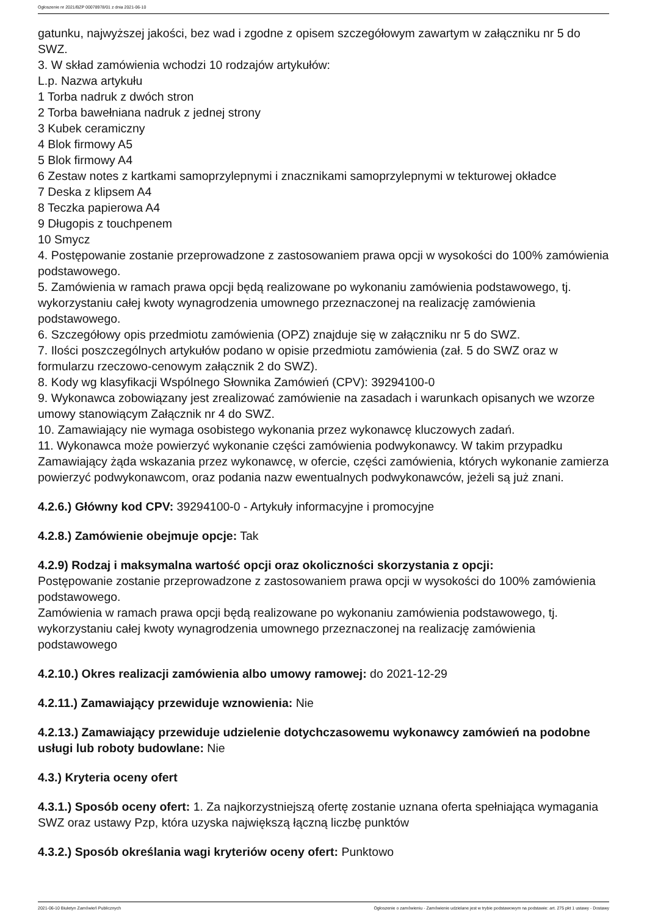Ogłoszenie nr 2021/BZP 00078978/01 z dnia 2021-06-10
gatunku, najwyższej jakości, bez wad i zgodne z opisem szczegółowym zawartym w załączniku nr 5 do SWZ.
3. W skład zamówienia wchodzi 10 rodzajów artykułów:
L.p. Nazwa artykułu
1 Torba nadruk z dwóch stron
2 Torba bawełniana nadruk z jednej strony
3 Kubek ceramiczny
4 Blok firmowy A5
5 Blok firmowy A4
6 Zestaw notes z kartkami samoprzylepnymi i znacznikami samoprzylepnymi w tekturowej okładce
7 Deska z klipsem A4
8 Teczka papierowa A4
9 Długopis z touchpenem
10 Smycz
4. Postępowanie zostanie przeprowadzone z zastosowaniem prawa opcji w wysokości do 100% zamówienia podstawowego.
5. Zamówienia w ramach prawa opcji będą realizowane po wykonaniu zamówienia podstawowego, tj. wykorzystaniu całej kwoty wynagrodzenia umownego przeznaczonej na realizację zamówienia podstawowego.
6. Szczegółowy opis przedmiotu zamówienia (OPZ) znajduje się w załączniku nr 5 do SWZ.
7. Ilości poszczególnych artykułów podano w opisie przedmiotu zamówienia (zał. 5 do SWZ oraz w formularzu rzeczowo-cenowym załącznik 2 do SWZ).
8. Kody wg klasyfikacji Wspólnego Słownika Zamówień (CPV): 39294100-0
9. Wykonawca zobowiązany jest zrealizować zamówienie na zasadach i warunkach opisanych we wzorze umowy stanowiącym Załącznik nr 4 do SWZ.
10. Zamawiający nie wymaga osobistego wykonania przez wykonawcę kluczowych zadań.
11. Wykonawca może powierzyć wykonanie części zamówienia podwykonawcy. W takim przypadku Zamawiający żąda wskazania przez wykonawcę, w ofercie, części zamówienia, których wykonanie zamierza powierzyć podwykonawcom, oraz podania nazw ewentualnych podwykonawców, jeżeli są już znani.
4.2.6.) Główny kod CPV: 39294100-0 - Artykuły informacyjne i promocyjne
4.2.8.) Zamówienie obejmuje opcje: Tak
4.2.9) Rodzaj i maksymalna wartość opcji oraz okoliczności skorzystania z opcji:
Postępowanie zostanie przeprowadzone z zastosowaniem prawa opcji w wysokości do 100% zamówienia podstawowego.
Zamówienia w ramach prawa opcji będą realizowane po wykonaniu zamówienia podstawowego, tj. wykorzystaniu całej kwoty wynagrodzenia umownego przeznaczonej na realizację zamówienia podstawowego
4.2.10.) Okres realizacji zamówienia albo umowy ramowej: do 2021-12-29
4.2.11.) Zamawiający przewiduje wznowienia: Nie
4.2.13.) Zamawiający przewiduje udzielenie dotychczasowemu wykonawcy zamówień na podobne usługi lub roboty budowlane: Nie
4.3.) Kryteria oceny ofert
4.3.1.) Sposób oceny ofert: 1. Za najkorzystniejszą ofertę zostanie uznana oferta spełniająca wymagania SWZ oraz ustawy Pzp, która uzyska największą łączną liczbę punktów
4.3.2.) Sposób określania wagi kryteriów oceny ofert: Punktowo
2021-06-10 Biuletyn Zamówień Publicznych Ogłoszenie o zamówieniu - Zamówienie udzielane jest w trybie podstawowym na podstawie: art. 275 pkt 1 ustawy - Dostawy